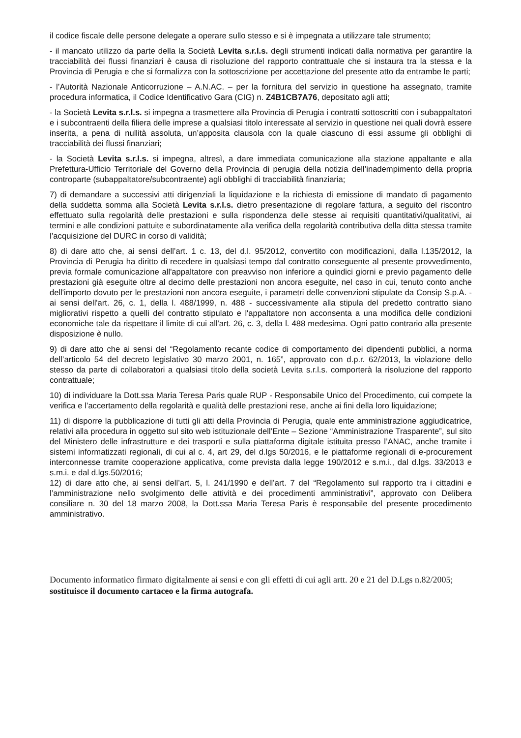il codice fiscale delle persone delegate a operare sullo stesso e si è impegnata a utilizzare tale strumento;
- il mancato utilizzo da parte della la Società Levita s.r.l.s. degli strumenti indicati dalla normativa per garantire la tracciabilità dei flussi finanziari è causa di risoluzione del rapporto contrattuale che si instaura tra la stessa e la Provincia di Perugia e che si formalizza con la sottoscrizione per accettazione del presente atto da entrambe le parti;
- l’Autorità Nazionale Anticorruzione – A.N.AC. – per la fornitura del servizio in questione ha assegnato, tramite procedura informatica, il Codice Identificativo Gara (CIG) n. Z4B1CB7A76, depositato agli atti;
- la Società Levita s.r.l.s. si impegna a trasmettere alla Provincia di Perugia i contratti sottoscritti con i subappaltatori e i subcontraenti della filiera delle imprese a qualsiasi titolo interessate al servizio in questione nei quali dovrà essere inserita, a pena di nullità assoluta, un’apposita clausola con la quale ciascuno di essi assume gli obblighi di tracciabilità dei flussi finanziari;
- la Società Levita s.r.l.s. si impegna, altresì, a dare immediata comunicazione alla stazione appaltante e alla Prefettura-Ufficio Territoriale del Governo della Provincia di perugia della notizia dell’inadempimento della propria controparte (subappaltatore/subcontraente) agli obblighi di tracciabilità finanziaria;
7) di demandare a successivi atti dirigenziali la liquidazione e la richiesta di emissione di mandato di pagamento della suddetta somma alla Società Levita s.r.l.s. dietro presentazione di regolare fattura, a seguito del riscontro effettuato sulla regolarità delle prestazioni e sulla rispondenza delle stesse ai requisiti quantitativi/qualitativi, ai termini e alle condizioni pattuite e subordinatamente alla verifica della regolarità contributiva della ditta stessa tramite l’acquisizione del DURC in corso di validità;
8) di dare atto che, ai sensi dell’art. 1 c. 13, del d.l. 95/2012, convertito con modificazioni, dalla l.135/2012, la Provincia di Perugia ha diritto di recedere in qualsiasi tempo dal contratto conseguente al presente provvedimento, previa formale comunicazione all'appaltatore con preavviso non inferiore a quindici giorni e previo pagamento delle prestazioni già eseguite oltre al decimo delle prestazioni non ancora eseguite, nel caso in cui, tenuto conto anche dell'importo dovuto per le prestazioni non ancora eseguite, i parametri delle convenzioni stipulate da Consip S.p.A. - ai sensi dell'art. 26, c. 1, della l. 488/1999, n. 488 - successivamente alla stipula del predetto contratto siano migliorativi rispetto a quelli del contratto stipulato e l'appaltatore non acconsenta a una modifica delle condizioni economiche tale da rispettare il limite di cui all'art. 26, c. 3, della l. 488 medesima. Ogni patto contrario alla presente disposizione è nullo.
9) di dare atto che ai sensi del “Regolamento recante codice di comportamento dei dipendenti pubblici, a norma dell’articolo 54 del decreto legislativo 30 marzo 2001, n. 165”, approvato con d.p.r. 62/2013, la violazione dello stesso da parte di collaboratori a qualsiasi titolo della società Levita s.r.l.s. comporterà la risoluzione del rapporto contrattuale;
10) di individuare la Dott.ssa Maria Teresa Paris quale RUP - Responsabile Unico del Procedimento, cui compete la verifica e l’accertamento della regolarità e qualità delle prestazioni rese, anche ai fini della loro liquidazione;
11) di disporre la pubblicazione di tutti gli atti della Provincia di Perugia, quale ente amministrazione aggiudicatrice, relativi alla procedura in oggetto sul sito web istituzionale dell’Ente – Sezione “Amministrazione Trasparente”, sul sito del Ministero delle infrastrutture e dei trasporti e sulla piattaforma digitale istituita presso l’ANAC, anche tramite i sistemi informatizzati regionali, di cui al c. 4, art 29, del d.lgs 50/2016, e le piattaforme regionali di e-procurement interconnesse tramite cooperazione applicativa, come prevista dalla legge 190/2012 e s.m.i., dal d.lgs. 33/2013 e s.m.i. e dal d.lgs.50/2016;
12) di dare atto che, ai sensi dell’art. 5, l. 241/1990 e dell’art. 7 del “Regolamento sul rapporto tra i cittadini e l’amministrazione nello svolgimento delle attività e dei procedimenti amministrativi”, approvato con Delibera consiliare n. 30 del 18 marzo 2008, la Dott.ssa Maria Teresa Paris è responsabile del presente procedimento amministrativo.
Documento informatico firmato digitalmente ai sensi e con gli effetti di cui agli artt. 20 e 21 del D.Lgs n.82/2005; sostituisce il documento cartaceo e la firma autografa.